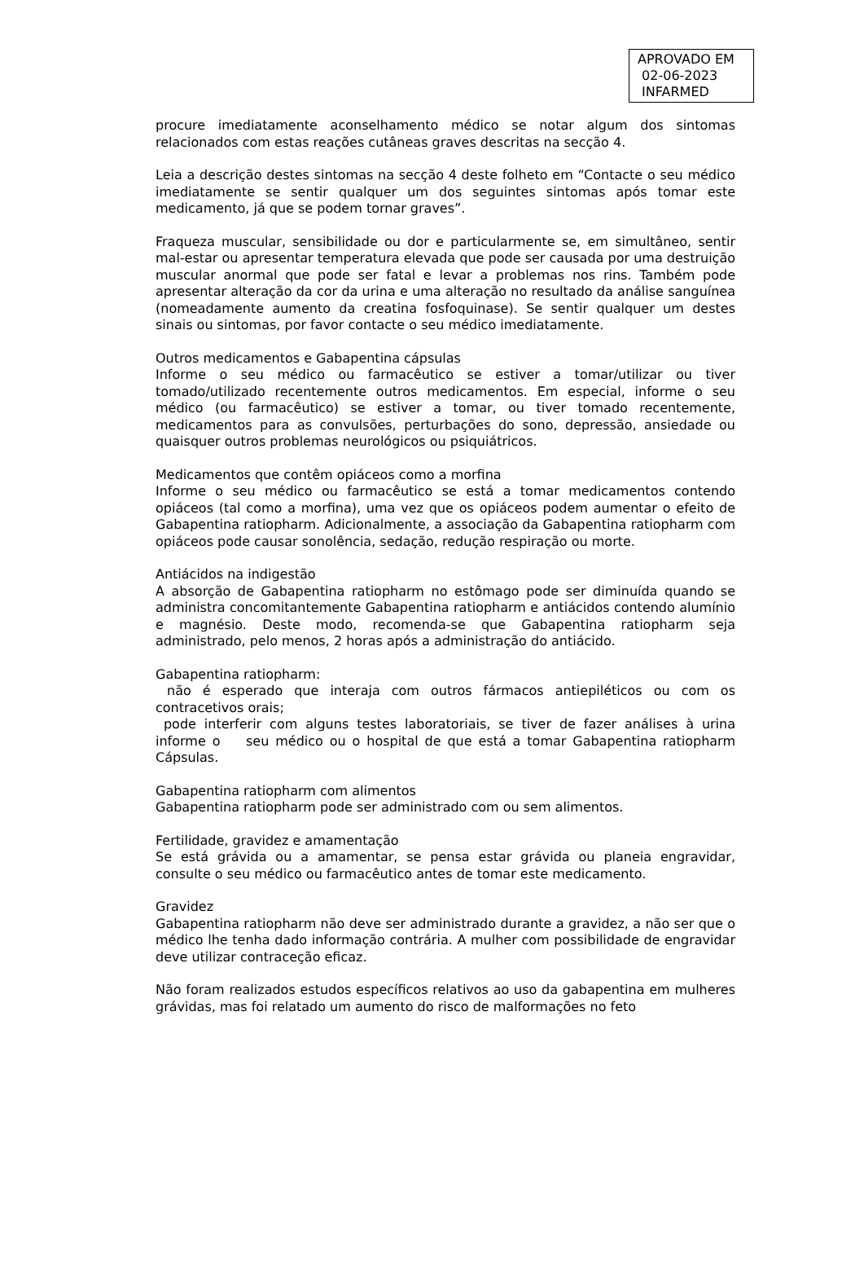APROVADO EM
02-06-2023
INFARMED
procure imediatamente aconselhamento médico se notar algum dos sintomas relacionados com estas reações cutâneas graves descritas na secção 4.
Leia a descrição destes sintomas na secção 4 deste folheto em “Contacte o seu médico imediatamente se sentir qualquer um dos seguintes sintomas após tomar este medicamento, já que se podem tornar graves”.
Fraqueza muscular, sensibilidade ou dor e particularmente se, em simultâneo, sentir mal-estar ou apresentar temperatura elevada que pode ser causada por uma destruição muscular anormal que pode ser fatal e levar a problemas nos rins. Também pode apresentar alteração da cor da urina e uma alteração no resultado da análise sanguínea (nomeadamente aumento da creatina fosfoquinase). Se sentir qualquer um destes sinais ou sintomas, por favor contacte o seu médico imediatamente.
Outros medicamentos e Gabapentina cápsulas
Informe o seu médico ou farmacêutico se estiver a tomar/utilizar ou tiver tomado/utilizado recentemente outros medicamentos. Em especial, informe o seu médico (ou farmacêutico) se estiver a tomar, ou tiver tomado recentemente, medicamentos para as convulsões, perturbações do sono, depressão, ansiedade ou quaisquer outros problemas neurológicos ou psiquiátricos.
Medicamentos que contêm opiáceos como a morfina
Informe o seu médico ou farmacêutico se está a tomar medicamentos contendo opiáceos (tal como a morfina), uma vez que os opiáceos podem aumentar o efeito de Gabapentina ratiopharm. Adicionalmente, a associação da Gabapentina ratiopharm com opiáceos pode causar sonolência, sedação, redução respiração ou morte.
Antiácidos na indigestão
A absorção de Gabapentina ratiopharm no estômago pode ser diminuída quando se administra concomitantemente Gabapentina ratiopharm e antiácidos contendo alumínio e magnésio. Deste modo, recomenda-se que Gabapentina ratiopharm seja administrado, pelo menos, 2 horas após a administração do antiácido.
Gabapentina ratiopharm:
não é esperado que interaja com outros fármacos antiepiléticos ou com os contracetivos orais;
pode interferir com alguns testes laboratoriais, se tiver de fazer análises à urina informe o seu médico ou o hospital de que está a tomar Gabapentina ratiopharm Cápsulas.
Gabapentina ratiopharm com alimentos
Gabapentina ratiopharm pode ser administrado com ou sem alimentos.
Fertilidade, gravidez e amamentação
Se está grávida ou a amamentar, se pensa estar grávida ou planeia engravidar, consulte o seu médico ou farmacêutico antes de tomar este medicamento.
Gravidez
Gabapentina ratiopharm não deve ser administrado durante a gravidez, a não ser que o médico lhe tenha dado informação contrária. A mulher com possibilidade de engravidar deve utilizar contraceção eficaz.
Não foram realizados estudos específicos relativos ao uso da gabapentina em mulheres grávidas, mas foi relatado um aumento do risco de malformações no feto